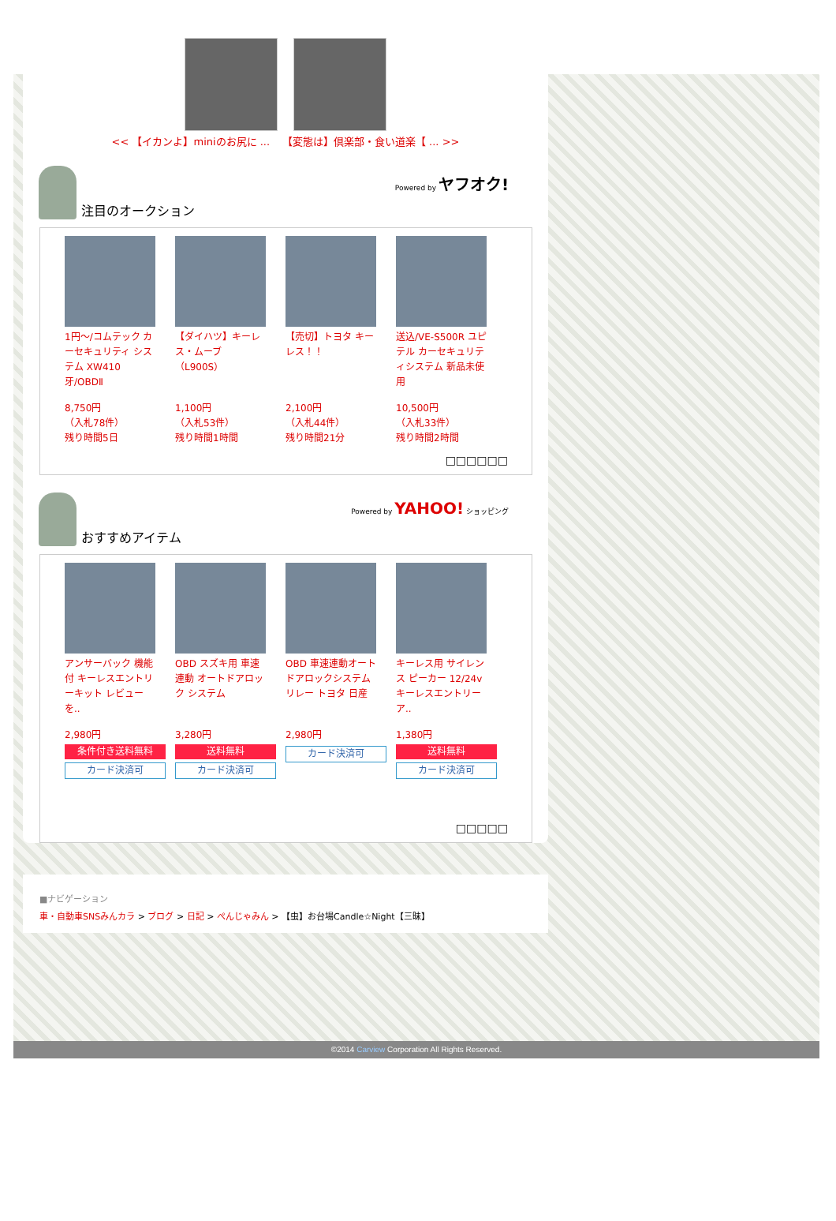<< 【イカンよ】miniのお尻に ... 【変態は】倶楽部・食い道楽【 ... >>
注目のオークション Powered by ヤフオク!
1円～/コムテック カーセキュリティ システム XW410 牙/OBDⅡ
8,750円
（入札78件）
残り時間5日
【ダイハツ】キーレス・ムーブ（L900S）
1,100円
（入札53件）
残り時間1時間
【売切】トヨタ キーレス！！
2,100円
（入札44件）
残り時間21分
送込/VE-S500R ユピテル カーセキュリティシステム 新品未使用
10,500円
（入札33件）
残り時間2時間
□□□□□□
おすすめアイテム Powered by YAHOO! ショッピング
アンサーバック 機能付 キーレスエントリーキット レビューを..
2,980円
条件付き送料無料
カード決済可
OBD スズキ用 車速連動 オートドアロック システム
3,280円
送料無料
カード決済可
OBD 車速連動オートドアロックシステムリレー トヨタ 日産
2,980円
カード決済可
キーレス用 サイレンス ピーカー 12/24v キーレスエントリー ア..
1,380円
送料無料
カード決済可
□□□□□
■ナビゲーション
車・自動車SNSみんカラ > ブログ > 日記 > ぺんじゃみん > 【虫】お台場Candle☆Night【三昧】
©2014 Carview Corporation All Rights Reserved.